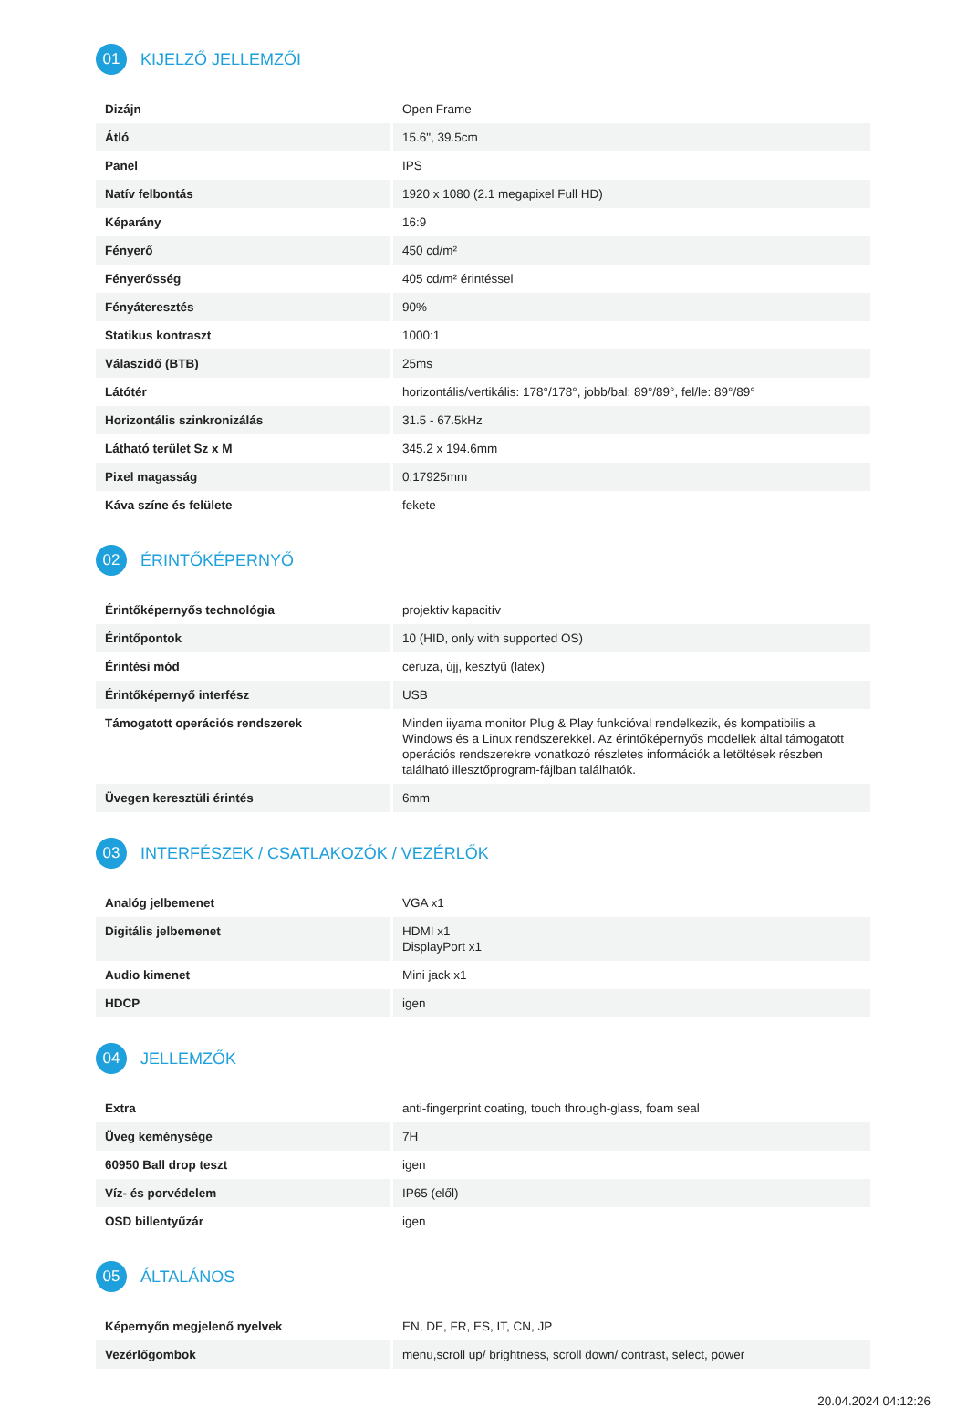01
KIJELZŐ JELLEMZŐI
| Dizájn | Open Frame |
| Átló | 15.6", 39.5cm |
| Panel | IPS |
| Natív felbontás | 1920 x 1080 (2.1 megapixel Full HD) |
| Képarány | 16:9 |
| Fényerő | 450 cd/m² |
| Fényerősség | 405 cd/m² érintéssel |
| Fényáteresztés | 90% |
| Statikus kontraszt | 1000:1 |
| Válaszidő (BTB) | 25ms |
| Látótér | horizontális/vertikális: 178°/178°, jobb/bal: 89°/89°, fel/le: 89°/89° |
| Horizontális szinkronizálás | 31.5 - 67.5kHz |
| Látható terület Sz x M | 345.2 x 194.6mm |
| Pixel magasság | 0.17925mm |
| Káva színe és felülete | fekete |
02
ÉRINTŐKÉPERNYŐ
| Érintőképernyős technológia | projektív kapacitív |
| Érintőpontok | 10 (HID, only with supported OS) |
| Érintési mód | ceruza, újj, kesztyű (latex) |
| Érintőképernyő interfész | USB |
| Támogatott operációs rendszerek | Minden iiyama monitor Plug & Play funkcióval rendelkezik, és kompatibilis a Windows és a Linux rendszerekkel. Az érintőképernyős modellek által támogatott operációs rendszerekre vonatkozó részletes információk a letöltések részben található illesztőprogram-fájlban találhatók. |
| Üvegen keresztüli érintés | 6mm |
03
INTERFÉSZEK / CSATLAKOZÓK / VEZÉRLŐK
| Analóg jelbemenet | VGA x1 |
| Digitális jelbemenet | HDMI x1 DisplayPort x1 |
| Audio kimenet | Mini jack x1 |
| HDCP | igen |
04
JELLEMZŐK
| Extra | anti-fingerprint coating, touch through-glass, foam seal |
| Üveg keménysége | 7H |
| 60950 Ball drop teszt | igen |
| Víz- és porvédelem | IP65 (elől) |
| OSD billentyűzár | igen |
05
ÁLTALÁNOS
| Képernyőn megjelenő nyelvek | EN, DE, FR, ES, IT, CN, JP |
| Vezérlőgombok | menu,scroll up/ brightness, scroll down/ contrast, select, power |
20.04.2024 04:12:26